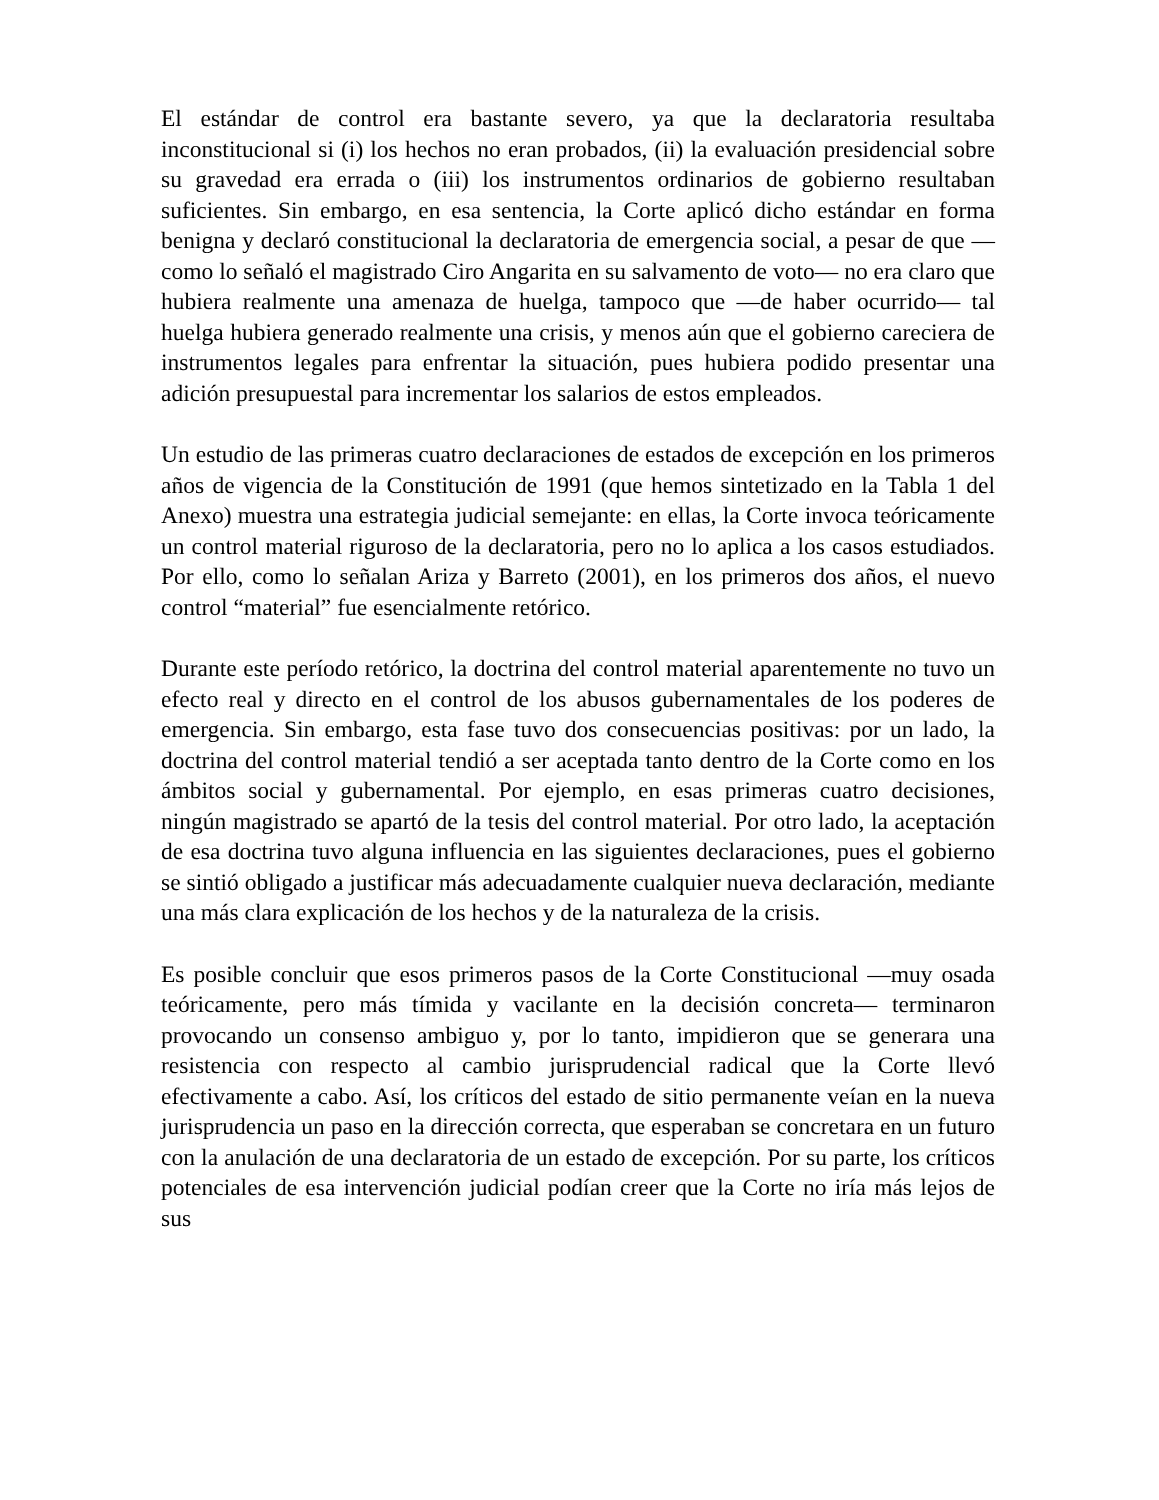El estándar de control era bastante severo, ya que la declaratoria resultaba inconstitucional si (i) los hechos no eran probados, (ii) la evaluación presidencial sobre su gravedad era errada o (iii) los instrumentos ordinarios de gobierno resultaban suficientes. Sin embargo, en esa sentencia, la Corte aplicó dicho estándar en forma benigna y declaró constitucional la declaratoria de emergencia social, a pesar de que —como lo señaló el magistrado Ciro Angarita en su salvamento de voto— no era claro que hubiera realmente una amenaza de huelga, tampoco que —de haber ocurrido— tal huelga hubiera generado realmente una crisis, y menos aún que el gobierno careciera de instrumentos legales para enfrentar la situación, pues hubiera podido presentar una adición presupuestal para incrementar los salarios de estos empleados.
Un estudio de las primeras cuatro declaraciones de estados de excepción en los primeros años de vigencia de la Constitución de 1991 (que hemos sintetizado en la Tabla 1 del Anexo) muestra una estrategia judicial semejante: en ellas, la Corte invoca teóricamente un control material riguroso de la declaratoria, pero no lo aplica a los casos estudiados. Por ello, como lo señalan Ariza y Barreto (2001), en los primeros dos años, el nuevo control “material” fue esencialmente retórico.
Durante este período retórico, la doctrina del control material aparentemente no tuvo un efecto real y directo en el control de los abusos gubernamentales de los poderes de emergencia. Sin embargo, esta fase tuvo dos consecuencias positivas: por un lado, la doctrina del control material tendió a ser aceptada tanto dentro de la Corte como en los ámbitos social y gubernamental. Por ejemplo, en esas primeras cuatro decisiones, ningún magistrado se apartó de la tesis del control material. Por otro lado, la aceptación de esa doctrina tuvo alguna influencia en las siguientes declaraciones, pues el gobierno se sintió obligado a justificar más adecuadamente cualquier nueva declaración, mediante una más clara explicación de los hechos y de la naturaleza de la crisis.
Es posible concluir que esos primeros pasos de la Corte Constitucional —muy osada teóricamente, pero más tímida y vacilante en la decisión concreta— terminaron provocando un consenso ambiguo y, por lo tanto, impidieron que se generara una resistencia con respecto al cambio jurisprudencial radical que la Corte llevó efectivamente a cabo. Así, los críticos del estado de sitio permanente veían en la nueva jurisprudencia un paso en la dirección correcta, que esperaban se concretara en un futuro con la anulación de una declaratoria de un estado de excepción. Por su parte, los críticos potenciales de esa intervención judicial podían creer que la Corte no iría más lejos de sus